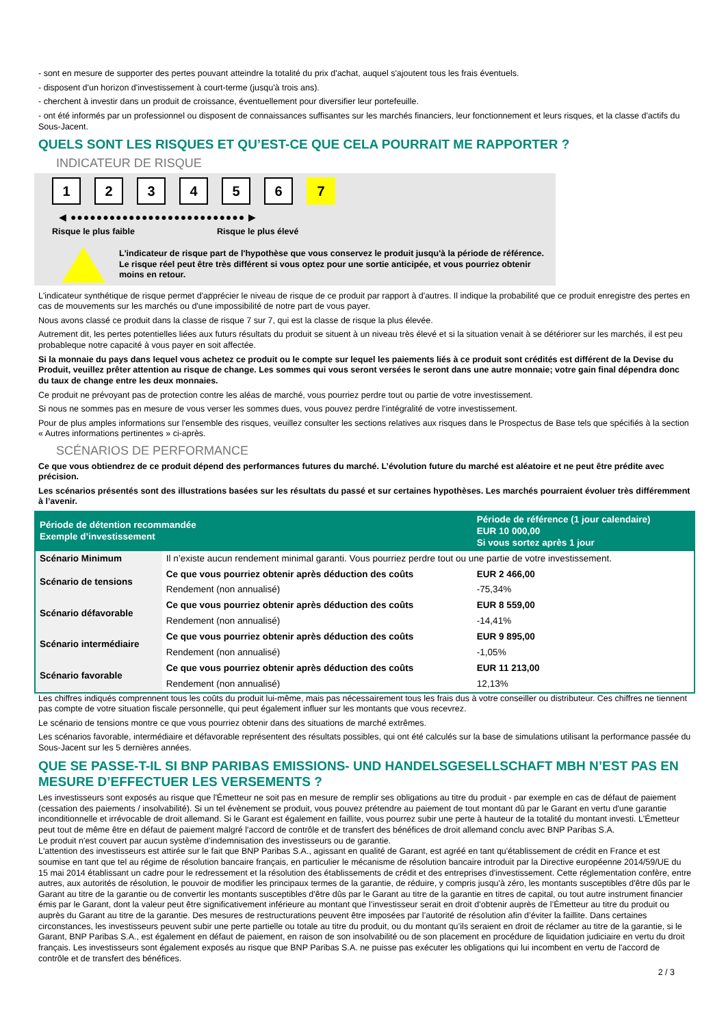- sont en mesure de supporter des pertes pouvant atteindre la totalité du prix d'achat, auquel s'ajoutent tous les frais éventuels.
- disposent d'un horizon d'investissement à court-terme (jusqu'à trois ans).
- cherchent à investir dans un produit de croissance, éventuellement pour diversifier leur portefeuille.
- ont été informés par un professionnel ou disposent de connaissances suffisantes sur les marchés financiers, leur fonctionnement et leurs risques, et la classe d'actifs du Sous-Jacent.
QUELS SONT LES RISQUES ET QU’EST-CE QUE CELA POURRAIT ME RAPPORTER ?
INDICATEUR DE RISQUE
123456 7
◀ ●●●●●●●●●●●●●●●●●●●●●●●●●●● ▶
Risque le plus faible Risque le plus élevé
L'indicateur de risque part de l'hypothèse que vous conservez le produit jusqu'à la période de référence.
Le risque réel peut être très différent si vous optez pour une sortie anticipée, et vous pourriez obtenir moins en retour.
L'indicateur synthétique de risque permet d'apprécier le niveau de risque de ce produit par rapport à d'autres. Il indique la probabilité que ce produit enregistre des pertes en cas de mouvements sur les marchés ou d'une impossibilité de notre part de vous payer.
Nous avons classé ce produit dans la classe de risque 7 sur 7, qui est la classe de risque la plus élevée.
Autrement dit, les pertes potentielles liées aux futurs résultats du produit se situent à un niveau très élevé et si la situation venait à se détériorer sur les marchés, il est peu probableque notre capacité à vous payer en soit affectée.
Si la monnaie du pays dans lequel vous achetez ce produit ou le compte sur lequel les paiements liés à ce produit sont crédités est différent de la Devise du Produit, veuillez prêter attention au risque de change. Les sommes qui vous seront versées le seront dans une autre monnaie; votre gain final dépendra donc du taux de change entre les deux monnaies.
Ce produit ne prévoyant pas de protection contre les aléas de marché, vous pourriez perdre tout ou partie de votre investissement.
Si nous ne sommes pas en mesure de vous verser les sommes dues, vous pouvez perdre l'intégralité de votre investissement.
Pour de plus amples informations sur l'ensemble des risques, veuillez consulter les sections relatives aux risques dans le Prospectus de Base tels que spécifiés à la section « Autres informations pertinentes » ci-après.
SCÉNARIOS DE PERFORMANCE
Ce que vous obtiendrez de ce produit dépend des performances futures du marché. L’évolution future du marché est aléatoire et ne peut être prédite avec précision.
Les scénarios présentés sont des illustrations basées sur les résultats du passé et sur certaines hypothèses. Les marchés pourraient évoluer très différemment à l’avenir.
| Période de détention recommandée Exemple d’investissement | | Période de référence (1 jour calendaire) EUR 10 000,00 Si vous sortez après 1 jour |
| --- | --- | --- |
| Scénario Minimum | Il n’existe aucun rendement minimal garanti. Vous pourriez perdre tout ou une partie de votre investissement. | |
| Scénario de tensions | Ce que vous pourriez obtenir après déduction des coûts | EUR 2 466,00 |
| | Rendement (non annualisé) | -75,34% |
| Scénario défavorable | Ce que vous pourriez obtenir après déduction des coûts | EUR 8 559,00 |
| | Rendement (non annualisé) | -14,41% |
| Scénario intermédiaire | Ce que vous pourriez obtenir après déduction des coûts | EUR 9 895,00 |
| | Rendement (non annualisé) | -1,05% |
| Scénario favorable | Ce que vous pourriez obtenir après déduction des coûts | EUR 11 213,00 |
| | Rendement (non annualisé) | 12,13% |
Les chiffres indiqués comprennent tous les coûts du produit lui-même, mais pas nécessairement tous les frais dus à votre conseiller ou distributeur. Ces chiffres ne tiennent pas compte de votre situation fiscale personnelle, qui peut également influer sur les montants que vous recevrez.
Le scénario de tensions montre ce que vous pourriez obtenir dans des situations de marché extrêmes.
Les scénarios favorable, intermédiaire et défavorable représentent des résultats possibles, qui ont été calculés sur la base de simulations utilisant la performance passée du Sous-Jacent sur les 5 dernières années.
QUE SE PASSE-T-IL SI BNP PARIBAS EMISSIONS- UND HANDELSGESELLSCHAFT MBH N’EST PAS EN MESURE D’EFFECTUER LES VERSEMENTS ?
Les investisseurs sont exposés au risque que l'Émetteur ne soit pas en mesure de remplir ses obligations au titre du produit - par exemple en cas de défaut de paiement (cessation des paiements / insolvabilité). Si un tel évènement se produit, vous pouvez prétendre au paiement de tout montant dû par le Garant en vertu d'une garantie inconditionnelle et irrévocable de droit allemand. Si le Garant est également en faillite, vous pourrez subir une perte à hauteur de la totalité du montant investi. L'Émetteur peut tout de même être en défaut de paiement malgré l'accord de contrôle et de transfert des bénéfices de droit allemand conclu avec BNP Paribas S.A.
Le produit n'est couvert par aucun système d’indemnisation des investisseurs ou de garantie.
L'attention des investisseurs est attirée sur le fait que BNP Paribas S.A., agissant en qualité de Garant, est agréé en tant qu'établissement de crédit en France et est soumise en tant que tel au régime de résolution bancaire français, en particulier le mécanisme de résolution bancaire introduit par la Directive européenne 2014/59/UE du 15 mai 2014 établissant un cadre pour le redressement et la résolution des établissements de crédit et des entreprises d'investissement. Cette réglementation confère, entre autres, aux autorités de résolution, le pouvoir de modifier les principaux termes de la garantie, de réduire, y compris jusqu'à zéro, les montants susceptibles d'être dûs par le Garant au titre de la garantie ou de convertir les montants susceptibles d'être dûs par le Garant au titre de la garantie en titres de capital, ou tout autre instrument financier émis par le Garant, dont la valeur peut être significativement inférieure au montant que l’investisseur serait en droit d’obtenir auprès de l’Émetteur au titre du produit ou auprès du Garant au titre de la garantie. Des mesures de restructurations peuvent être imposées par l’autorité de résolution afin d’éviter la faillite. Dans certaines circonstances, les investisseurs peuvent subir une perte partielle ou totale au titre du produit, ou du montant qu’ils seraient en droit de réclamer au titre de la garantie, si le Garant, BNP Paribas S.A., est également en défaut de paiement, en raison de son insolvabilité ou de son placement en procédure de liquidation judiciaire en vertu du droit français. Les investisseurs sont également exposés au risque que BNP Paribas S.A. ne puisse pas exécuter les obligations qui lui incombent en vertu de l'accord de contrôle et de transfert des bénéfices.
2 / 3